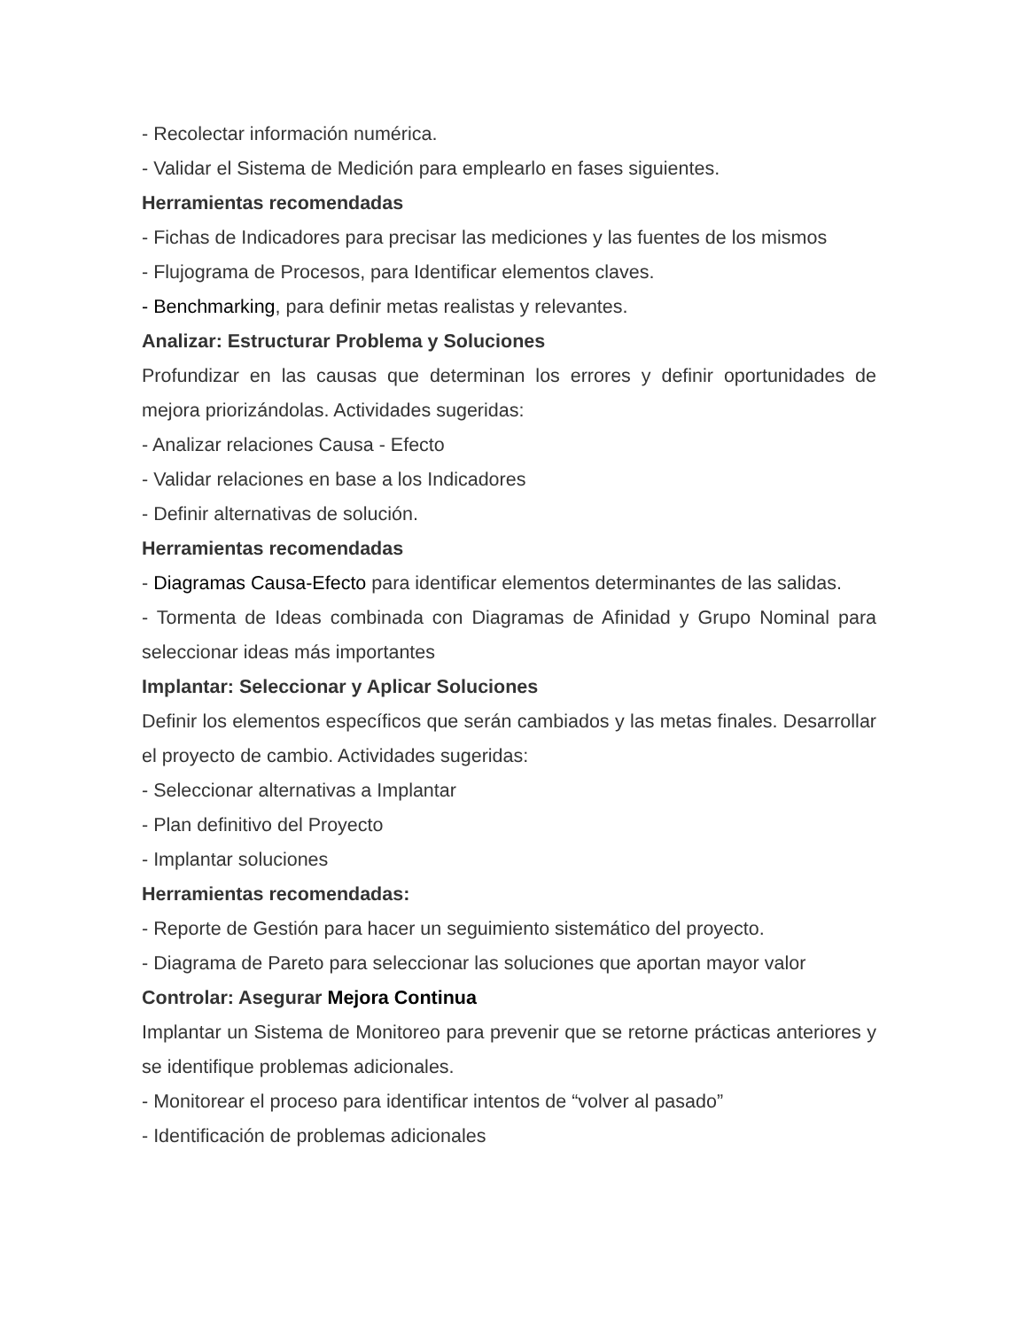- Recolectar información numérica.
- Validar el Sistema de Medición para emplearlo en fases siguientes.
Herramientas recomendadas
- Fichas de Indicadores para precisar las mediciones y las fuentes de los mismos
- Flujograma de Procesos, para Identificar elementos claves.
- Benchmarking, para definir metas realistas y relevantes.
Analizar: Estructurar Problema y Soluciones
Profundizar en las causas que determinan los errores y definir oportunidades de mejora priorizándolas. Actividades sugeridas:
- Analizar relaciones Causa - Efecto
- Validar relaciones en base a los Indicadores
- Definir alternativas de solución.
Herramientas recomendadas
- Diagramas Causa-Efecto para identificar elementos determinantes de las salidas.
- Tormenta de Ideas combinada con Diagramas de Afinidad y Grupo Nominal para seleccionar ideas más importantes
Implantar: Seleccionar y Aplicar Soluciones
Definir los elementos específicos que serán cambiados y las metas finales. Desarrollar el proyecto de cambio. Actividades sugeridas:
- Seleccionar alternativas a Implantar
- Plan definitivo del Proyecto
- Implantar soluciones
Herramientas recomendadas:
- Reporte de Gestión para hacer un seguimiento sistemático del proyecto.
- Diagrama de Pareto para seleccionar las soluciones que aportan mayor valor
Controlar: Asegurar Mejora Continua
Implantar un Sistema de Monitoreo para prevenir que se retorne prácticas anteriores y se identifique problemas adicionales.
- Monitorear el proceso para identificar intentos de “volver al pasado”
- Identificación de problemas adicionales